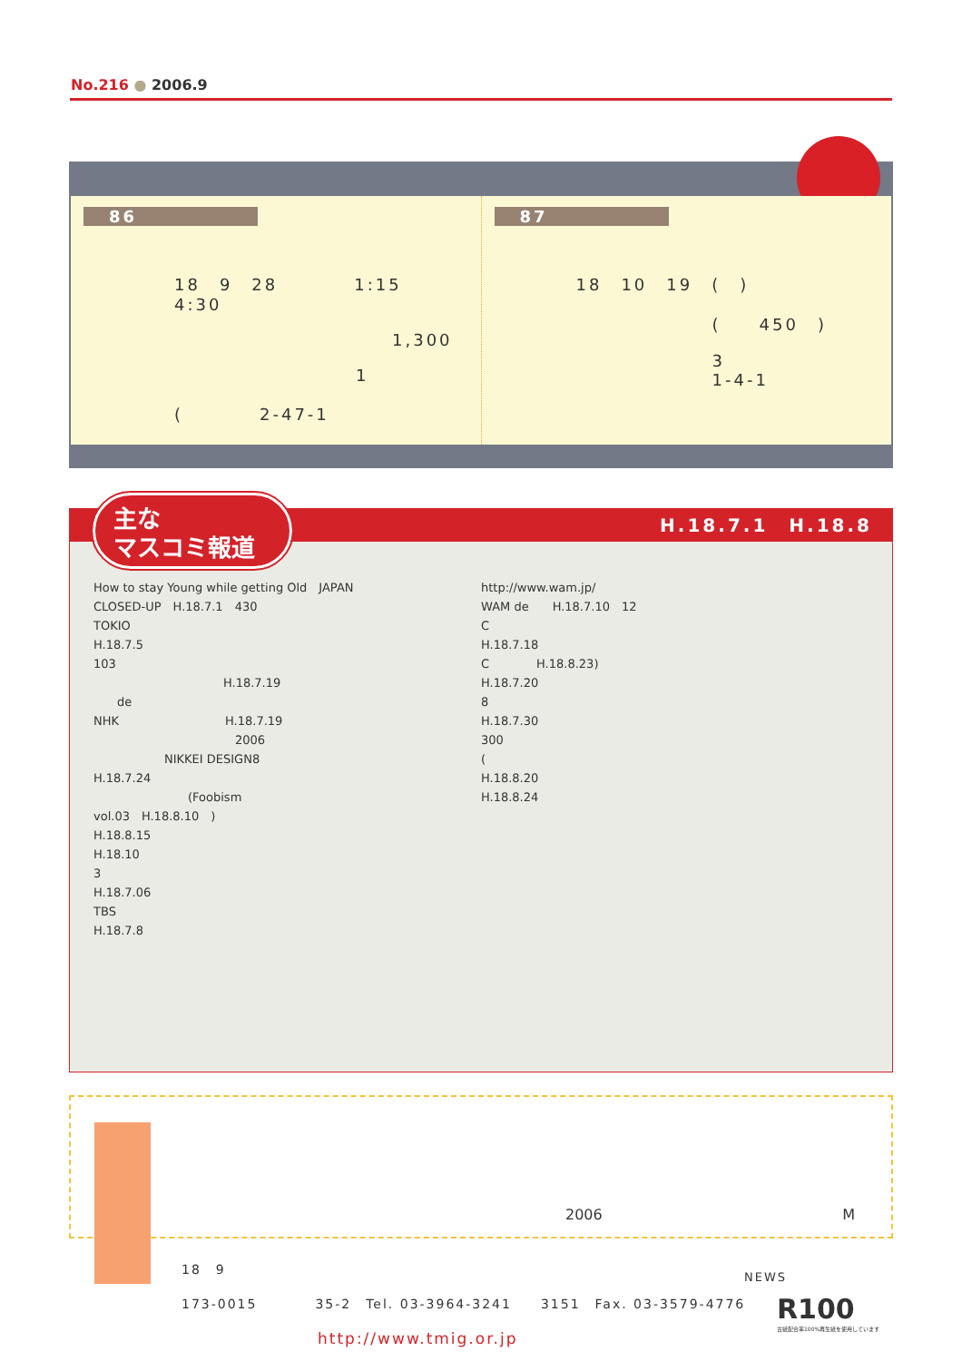No.216 ● 2006.9
86
18　9　28　　　　1:15　4:30
1,300
1
(　　　　2-47-1
87
18　10　19　(　)
(　　450　)
3
1-4-1
H.18.7.1　H.18.8
How to stay Young while getting Old　JAPAN
CLOSED-UP　H.18.7.1　430
TOKIO
H.18.7.5
103
　　　　　　　　　　　H.18.7.19
　　de
NHK　　　　　　　　　H.18.7.19
　　　　　　　　　　　　2006
　　　　　　NIKKEI DESIGN8
H.18.7.24
　　　　　　　　(Foobism
vol.03　H.18.8.10　)
H.18.8.15
H.18.10
3
H.18.7.06
TBS
H.18.7.8
http://www.wam.jp/
WAM de　　H.18.7.10　12
C
H.18.7.18
C　　　　H.18.8.23)
H.18.7.20
8
H.18.7.30
300
(
H.18.8.20
H.18.8.24
主な
マスコミ報道
2006 M
18　9
173-0015　　　　35-2　Tel. 03-3964-3241　　3151　Fax. 03-3579-4776
http://www.tmig.or.jp
NEWS
R100
古紙配合率100%再生紙を使用しています